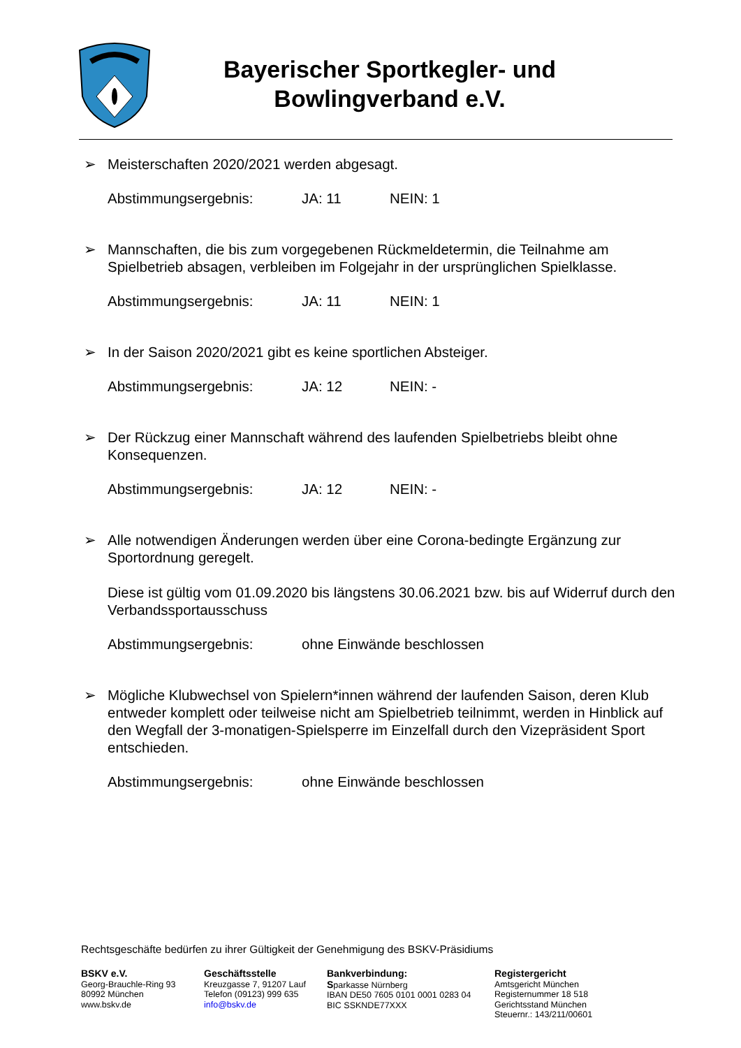Bayerischer Sportkegler- und Bowlingverband e.V.
➢ Meisterschaften 2020/2021 werden abgesagt.
Abstimmungsergebnis: JA: 11 NEIN: 1
➢ Mannschaften, die bis zum vorgegebenen Rückmeldetermin, die Teilnahme am Spielbetrieb absagen, verbleiben im Folgejahr in der ursprünglichen Spielklasse.
Abstimmungsergebnis: JA: 11 NEIN: 1
➢ In der Saison 2020/2021 gibt es keine sportlichen Absteiger.
Abstimmungsergebnis: JA: 12 NEIN: -
➢ Der Rückzug einer Mannschaft während des laufenden Spielbetriebs bleibt ohne Konsequenzen.
Abstimmungsergebnis: JA: 12 NEIN: -
➢ Alle notwendigen Änderungen werden über eine Corona-bedingte Ergänzung zur Sportordnung geregelt.
Diese ist gültig vom 01.09.2020 bis längstens 30.06.2021 bzw. bis auf Widerruf durch den Verbandssportausschuss
Abstimmungsergebnis: ohne Einwände beschlossen
➢ Mögliche Klubwechsel von Spielern*innen während der laufenden Saison, deren Klub entweder komplett oder teilweise nicht am Spielbetrieb teilnimmt, werden in Hinblick auf den Wegfall der 3-monatigen-Spielsperre im Einzelfall durch den Vizepräsident Sport entschieden.
Abstimmungsergebnis: ohne Einwände beschlossen
Rechtsgeschäfte bedürfen zu ihrer Gültigkeit der Genehmigung des BSKV-Präsidiums
BSKV e.V.
Georg-Brauchle-Ring 93
80992 München
www.bskv.de
Geschäftsstelle
Kreuzgasse 7, 91207 Lauf
Telefon (09123) 999 635
info@bskv.de
Bankverbindung:
Sparkasse Nürnberg
IBAN DE50 7605 0101 0001 0283 04
BIC SSKNDE77XXX
Registergericht
Amtsgericht München
Registernummer 18 518
Gerichtsstand München
Steuernr.: 143/211/00601